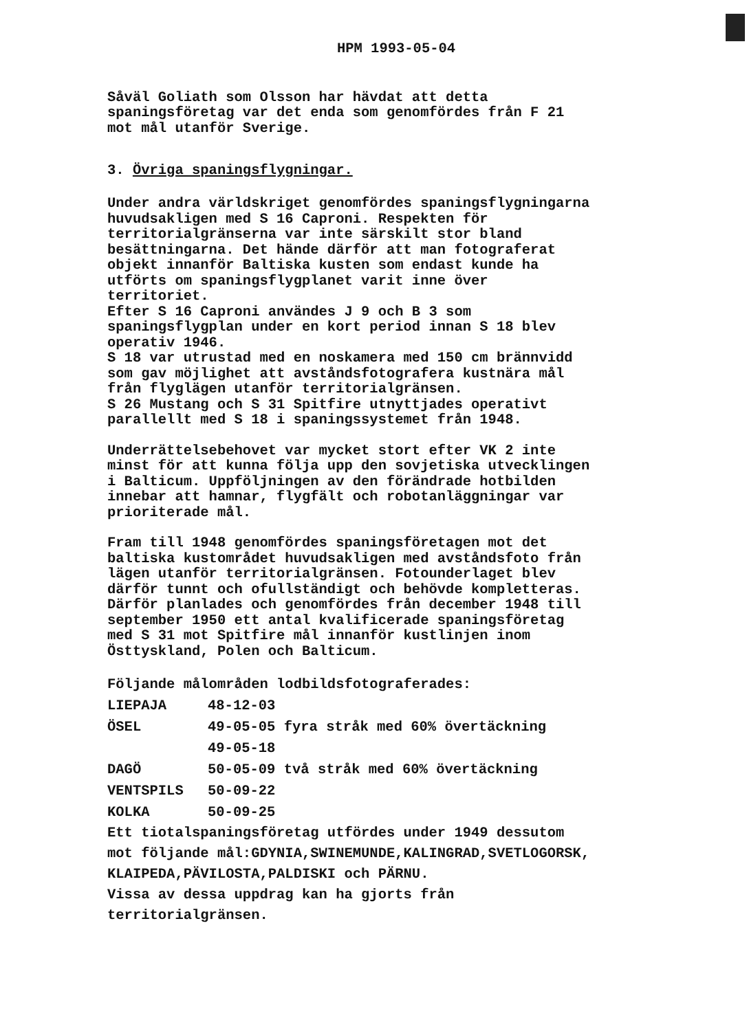HPM 1993-05-04
Såväl Goliath som Olsson har hävdat att detta
spaningsföretag var det enda som genomfördes från F 21
mot mål utanför Sverige.
3. Övriga spaningsflygningar.
Under andra världskriget genomfördes spaningsflygningarna
huvudsakligen med S 16 Caproni. Respekten för
territorialgränserna var inte särskilt stor bland
besättningarna. Det hände därför att man fotograferat
objekt innanför Baltiska kusten som endast kunde ha
utförts om spaningsflygplanet varit inne över
territoriet.
Efter S 16 Caproni användes J 9 och B 3 som
spaningsflygplan under en kort period innan S 18 blev
operativ 1946.
S 18 var utrustad med en noskamera med 150 cm brännvidd
som gav möjlighet att avståndsfotografera kustnära mål
från flyglägen utanför territorialgränsen.
S 26 Mustang och S 31 Spitfire utnyttjades operativt
parallellt med S 18 i spaningssystemet från 1948.
Underrättelsebehovet var mycket stort efter VK 2 inte
minst för att kunna följa upp den sovjetiska utvecklingen
i Balticum. Uppföljningen av den förändrade hotbilden
innebar att hamnar, flygfält och robotanläggningar var
prioriterade mål.
Fram till 1948 genomfördes spaningsföretagen mot det
baltiska kustområdet huvudsakligen med avståndsfoto från
lägen utanför territorialgränsen. Fotounderlaget blev
därför tunnt och ofullständigt och behövde kompletteras.
Därför planlades och genomfördes från december 1948 till
september 1950 ett antal kvalificerade spaningsföretag
med S 31 mot Spitfire mål innanför kustlinjen inom
Östtyskland, Polen och Balticum.
Följande målområden lodbildsfotograferades:
| LIEPAJA | 48-12-03 |
| ÖSEL | 49-05-05 fyra stråk med 60% övertäckning |
| | 49-05-18 |
| DAGÖ | 50-05-09 två stråk med 60% övertäckning |
| VENTSPILS | 50-09-22 |
| KOLKA | 50-09-25 |
Ett tiotalspaningsföretag utfördes under 1949 dessutom
mot följande mål:GDYNIA,SWINEMUNDE,KALINGRAD,SVETLOGORSK,
KLAIPEDA,PÄVILOSTA,PALDISKI och PÄRNU.
Vissa av dessa uppdrag kan ha gjorts från
territorialgränsen.